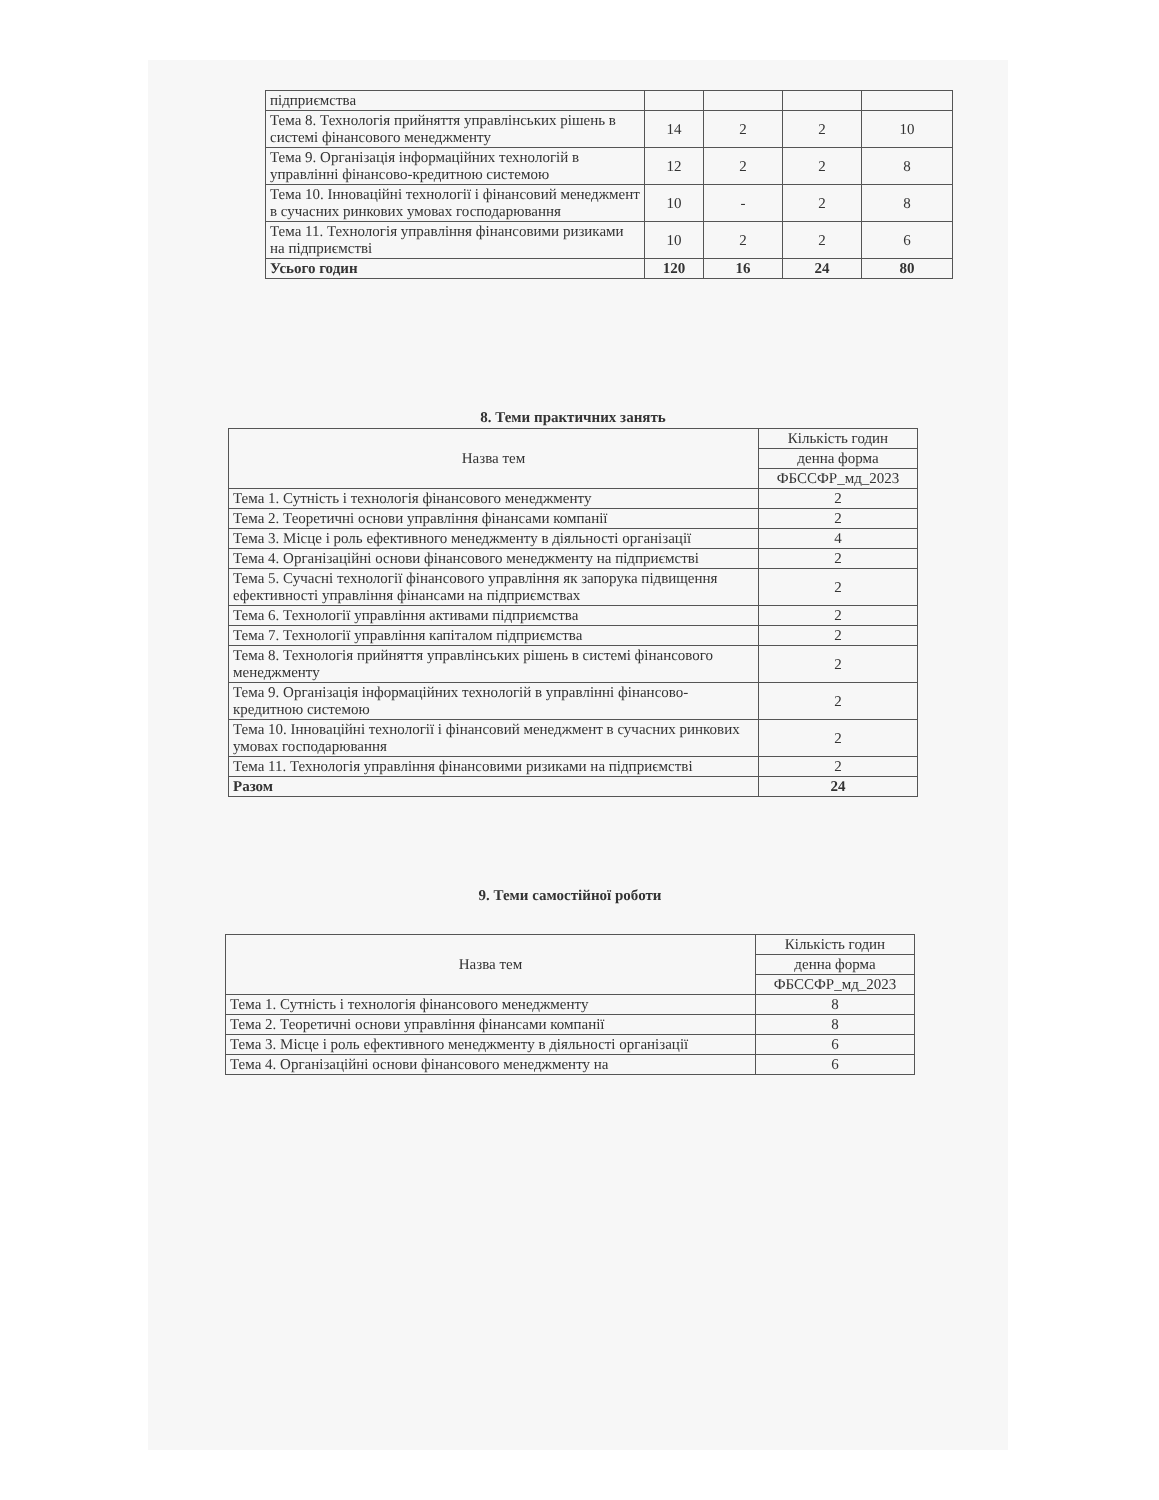| підприємства | | | | |
| Тема 8. Технологія прийняття управлінських рішень в системі фінансового менеджменту | 14 | 2 | 2 | 10 |
| Тема 9. Організація інформаційних технологій в управлінні фінансово-кредитною системою | 12 | 2 | 2 | 8 |
| Тема 10. Інноваційні технології і фінансовий менеджмент в сучасних ринкових умовах господарювання | 10 | - | 2 | 8 |
| Тема 11. Технологія управління фінансовими ризиками на підприємстві | 10 | 2 | 2 | 6 |
| Усього годин | 120 | 16 | 24 | 80 |
8. Теми практичних занять
| Назва тем | Кількість годин |
| | денна форма |
| | ФБССФР_мд_2023 |
| Тема 1. Сутність і технологія фінансового менеджменту | 2 |
| Тема 2. Теоретичні основи управління фінансами компанії | 2 |
| Тема 3. Місце і роль ефективного менеджменту в діяльності організації | 4 |
| Тема 4. Організаційні основи фінансового менеджменту на підприємстві | 2 |
| Тема 5. Сучасні технології фінансового управління як запорука підвищення ефективності управління фінансами на підприємствах | 2 |
| Тема 6. Технології управління активами підприємства | 2 |
| Тема 7. Технології управління капіталом підприємства | 2 |
| Тема 8. Технологія прийняття управлінських рішень в системі фінансового менеджменту | 2 |
| Тема 9. Організація інформаційних технологій в управлінні фінансово-кредитною системою | 2 |
| Тема 10. Інноваційні технології і фінансовий менеджмент в сучасних ринкових умовах господарювання | 2 |
| Тема 11. Технологія управління фінансовими ризиками на підприємстві | 2 |
| Разом | 24 |
9. Теми самостійної роботи
| Назва тем | Кількість годин |
| | денна форма |
| | ФБССФР_мд_2023 |
| Тема 1. Сутність і технологія фінансового менеджменту | 8 |
| Тема 2. Теоретичні основи управління фінансами компанії | 8 |
| Тема 3. Місце і роль ефективного менеджменту в діяльності організації | 6 |
| Тема 4. Організаційні основи фінансового менеджменту на | 6 |